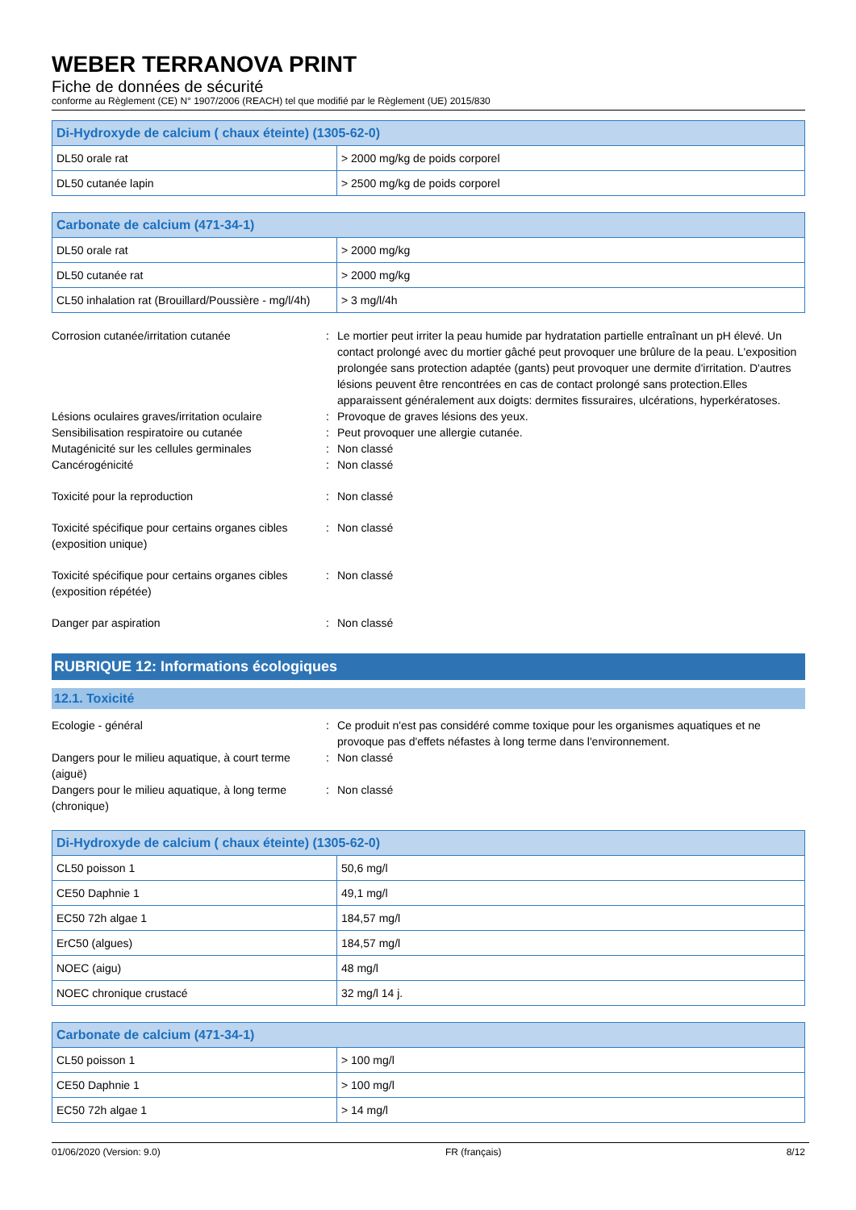WEBER TERRANOVA PRINT
Fiche de données de sécurité
conforme au Règlement (CE) N° 1907/2006 (REACH) tel que modifié par le Règlement (UE) 2015/830
| Di-Hydroxyde de calcium ( chaux éteinte) (1305-62-0) | |
| --- | --- |
| DL50 orale rat | > 2000 mg/kg de poids corporel |
| DL50 cutanée lapin | > 2500 mg/kg de poids corporel |
| Carbonate de calcium (471-34-1) | |
| --- | --- |
| DL50 orale rat | > 2000 mg/kg |
| DL50 cutanée rat | > 2000 mg/kg |
| CL50 inhalation rat (Brouillard/Poussière - mg/l/4h) | > 3 mg/l/4h |
Corrosion cutanée/irritation cutanée
:
Le mortier peut irriter la peau humide par hydratation partielle entraînant un pH élevé. Un contact prolongé avec du mortier gâché peut provoquer une brûlure de la peau. L'exposition prolongée sans protection adaptée (gants) peut provoquer une dermite d'irritation. D'autres lésions peuvent être rencontrées en cas de contact prolongé sans protection.Elles apparaissent généralement aux doigts: dermites fissuraires, ulcérations, hyperkératoses.
Lésions oculaires graves/irritation oculaire
:
Provoque de graves lésions des yeux.
Sensibilisation respiratoire ou cutanée
:
Peut provoquer une allergie cutanée.
Mutagénicité sur les cellules germinales
:
Non classé
Cancérogénicité
:
Non classé
Toxicité pour la reproduction
:
Non classé
Toxicité spécifique pour certains organes cibles (exposition unique)
:
Non classé
Toxicité spécifique pour certains organes cibles (exposition répétée)
:
Non classé
Danger par aspiration
:
Non classé
RUBRIQUE 12: Informations écologiques
12.1. Toxicité
Ecologie - général
:
Ce produit n'est pas considéré comme toxique pour les organismes aquatiques et ne provoque pas d'effets néfastes à long terme dans l'environnement.
Dangers pour le milieu aquatique, à court terme (aiguë)
:
Non classé
Dangers pour le milieu aquatique, à long terme (chronique)
:
Non classé
| Di-Hydroxyde de calcium ( chaux éteinte) (1305-62-0) | |
| --- | --- |
| CL50 poisson 1 | 50,6 mg/l |
| CE50 Daphnie 1 | 49,1 mg/l |
| EC50 72h algae 1 | 184,57 mg/l |
| ErC50 (algues) | 184,57 mg/l |
| NOEC (aigu) | 48 mg/l |
| NOEC chronique crustacé | 32 mg/l 14 j. |
| Carbonate de calcium (471-34-1) | |
| --- | --- |
| CL50 poisson 1 | > 100 mg/l |
| CE50 Daphnie 1 | > 100 mg/l |
| EC50 72h algae 1 | > 14 mg/l |
01/06/2020 (Version: 9.0) FR (français) 8/12